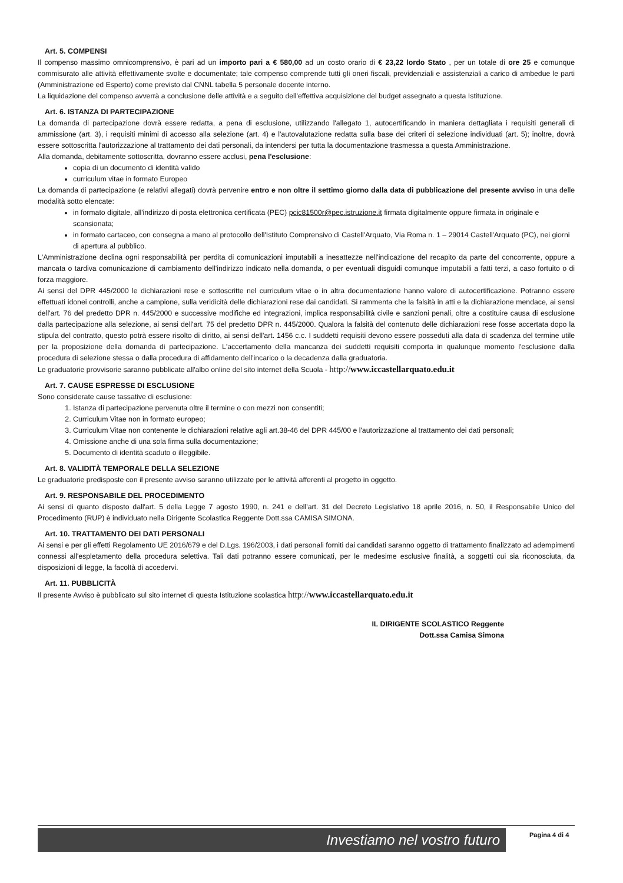Art. 5. COMPENSI
Il compenso massimo omnicomprensivo, è pari ad un importo pari a € 580,00 ad un costo orario di € 23,22 lordo Stato , per un totale di ore 25 e comunque commisurato alle attività effettivamente svolte e documentate; tale compenso comprende tutti gli oneri fiscali, previdenziali e assistenziali a carico di ambedue le parti (Amministrazione ed Esperto) come previsto dal CNNL tabella 5 personale docente interno.
La liquidazione del compenso avverrà a conclusione delle attività e a seguito dell'effettiva acquisizione del budget assegnato a questa Istituzione.
Art. 6. ISTANZA DI PARTECIPAZIONE
La domanda di partecipazione dovrà essere redatta, a pena di esclusione, utilizzando l'allegato 1, autocertificando in maniera dettagliata i requisiti generali di ammissione (art. 3), i requisiti minimi di accesso alla selezione (art. 4) e l'autovalutazione redatta sulla base dei criteri di selezione individuati (art. 5); inoltre, dovrà essere sottoscritta l'autorizzazione al trattamento dei dati personali, da intendersi per tutta la documentazione trasmessa a questa Amministrazione.
Alla domanda, debitamente sottoscritta, dovranno essere acclusi, pena l'esclusione:
copia di un documento di identità valido
curriculum vitae in formato Europeo
La domanda di partecipazione (e relativi allegati) dovrà pervenire entro e non oltre il settimo giorno dalla data di pubblicazione del presente avviso in una delle modalità sotto elencate:
in formato digitale, all'indirizzo di posta elettronica certificata (PEC) pcic81500r@pec.istruzione.it firmata digitalmente oppure firmata in originale e scansionata;
in formato cartaceo, con consegna a mano al protocollo dell'Istituto Comprensivo di Castell'Arquato, Via Roma n. 1 – 29014 Castell'Arquato (PC), nei giorni di apertura al pubblico.
L'Amministrazione declina ogni responsabilità per perdita di comunicazioni imputabili a inesattezze nell'indicazione del recapito da parte del concorrente, oppure a mancata o tardiva comunicazione di cambiamento dell'indirizzo indicato nella domanda, o per eventuali disguidi comunque imputabili a fatti terzi, a caso fortuito o di forza maggiore.
Ai sensi del DPR 445/2000 le dichiarazioni rese e sottoscritte nel curriculum vitae o in altra documentazione hanno valore di autocertificazione. Potranno essere effettuati idonei controlli, anche a campione, sulla veridicità delle dichiarazioni rese dai candidati. Si rammenta che la falsità in atti e la dichiarazione mendace, ai sensi dell'art. 76 del predetto DPR n. 445/2000 e successive modifiche ed integrazioni, implica responsabilità civile e sanzioni penali, oltre a costituire causa di esclusione dalla partecipazione alla selezione, ai sensi dell'art. 75 del predetto DPR n. 445/2000. Qualora la falsità del contenuto delle dichiarazioni rese fosse accertata dopo la stipula del contratto, questo potrà essere risolto di diritto, ai sensi dell'art. 1456 c.c. I suddetti requisiti devono essere posseduti alla data di scadenza del termine utile per la proposizione della domanda di partecipazione. L'accertamento della mancanza dei suddetti requisiti comporta in qualunque momento l'esclusione dalla procedura di selezione stessa o dalla procedura di affidamento dell'incarico o la decadenza dalla graduatoria.
Le graduatorie provvisorie saranno pubblicate all'albo online del sito internet della Scuola - http://www.iccastellarquato.edu.it
Art. 7. CAUSE ESPRESSE DI ESCLUSIONE
Sono considerate cause tassative di esclusione:
1. Istanza di partecipazione pervenuta oltre il termine o con mezzi non consentiti;
2. Curriculum Vitae non in formato europeo;
3. Curriculum Vitae non contenente le dichiarazioni relative agli art.38-46 del DPR 445/00 e l'autorizzazione al trattamento dei dati personali;
4. Omissione anche di una sola firma sulla documentazione;
5. Documento di identità scaduto o illeggibile.
Art. 8. VALIDITÀ TEMPORALE DELLA SELEZIONE
Le graduatorie predisposte con il presente avviso saranno utilizzate per le attività afferenti al progetto in oggetto.
Art. 9. RESPONSABILE DEL PROCEDIMENTO
Ai sensi di quanto disposto dall'art. 5 della Legge 7 agosto 1990, n. 241 e dell'art. 31 del Decreto Legislativo 18 aprile 2016, n. 50, il Responsabile Unico del Procedimento (RUP) è individuato nella Dirigente Scolastica Reggente Dott.ssa CAMISA SIMONA.
Art. 10. TRATTAMENTO DEI DATI PERSONALI
Ai sensi e per gli effetti Regolamento UE 2016/679 e del D.Lgs. 196/2003, i dati personali forniti dai candidati saranno oggetto di trattamento finalizzato ad adempimenti connessi all'espletamento della procedura selettiva. Tali dati potranno essere comunicati, per le medesime esclusive finalità, a soggetti cui sia riconosciuta, da disposizioni di legge, la facoltà di accedervi.
Art. 11. PUBBLICITÀ
Il presente Avviso è pubblicato sul sito internet di questa Istituzione scolastica http://www.iccastellarquato.edu.it
IL DIRIGENTE SCOLASTICO Reggente
Dott.ssa Camisa Simona
Investiamo nel vostro futuro
Pagina 4 di 4